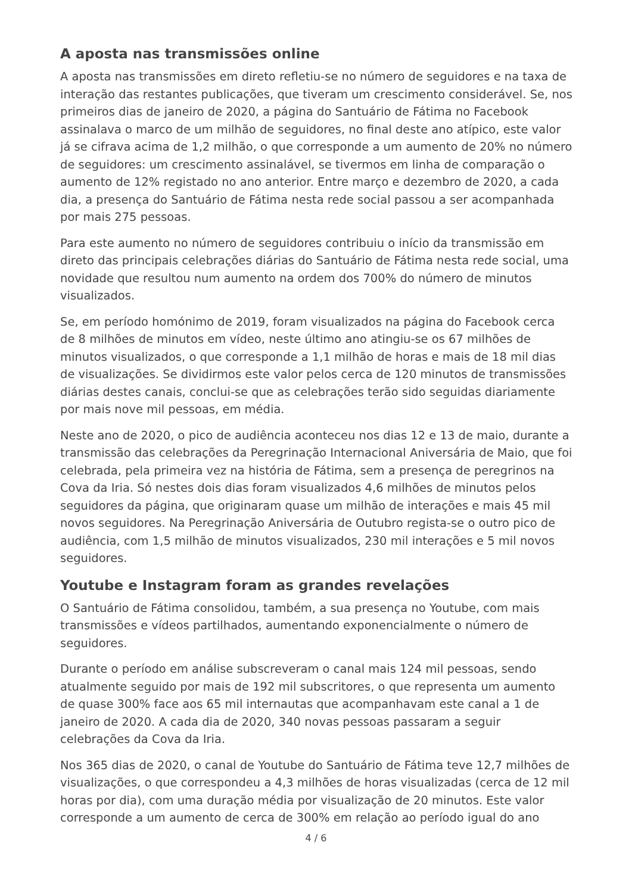A aposta nas transmissões online
A aposta nas transmissões em direto refletiu-se no número de seguidores e na taxa de interação das restantes publicações, que tiveram um crescimento considerável. Se, nos primeiros dias de janeiro de 2020, a página do Santuário de Fátima no Facebook assinalava o marco de um milhão de seguidores, no final deste ano atípico, este valor já se cifrava acima de 1,2 milhão, o que corresponde a um aumento de 20% no número de seguidores: um crescimento assinalável, se tivermos em linha de comparação o aumento de 12% registado no ano anterior. Entre março e dezembro de 2020, a cada dia, a presença do Santuário de Fátima nesta rede social passou a ser acompanhada por mais 275 pessoas.
Para este aumento no número de seguidores contribuiu o início da transmissão em direto das principais celebrações diárias do Santuário de Fátima nesta rede social, uma novidade que resultou num aumento na ordem dos 700% do número de minutos visualizados.
Se, em período homónimo de 2019, foram visualizados na página do Facebook cerca de 8 milhões de minutos em vídeo, neste último ano atingiu-se os 67 milhões de minutos visualizados, o que corresponde a 1,1 milhão de horas e mais de 18 mil dias de visualizações. Se dividirmos este valor pelos cerca de 120 minutos de transmissões diárias destes canais, conclui-se que as celebrações terão sido seguidas diariamente por mais nove mil pessoas, em média.
Neste ano de 2020, o pico de audiência aconteceu nos dias 12 e 13 de maio, durante a transmissão das celebrações da Peregrinação Internacional Aniversária de Maio, que foi celebrada, pela primeira vez na história de Fátima, sem a presença de peregrinos na Cova da Iria. Só nestes dois dias foram visualizados 4,6 milhões de minutos pelos seguidores da página, que originaram quase um milhão de interações e mais 45 mil novos seguidores. Na Peregrinação Aniversária de Outubro regista-se o outro pico de audiência, com 1,5 milhão de minutos visualizados, 230 mil interações e 5 mil novos seguidores.
Youtube e Instagram foram as grandes revelações
O Santuário de Fátima consolidou, também, a sua presença no Youtube, com mais transmissões e vídeos partilhados, aumentando exponencialmente o número de seguidores.
Durante o período em análise subscreveram o canal mais 124 mil pessoas, sendo atualmente seguido por mais de 192 mil subscritores, o que representa um aumento de quase 300% face aos 65 mil internautas que acompanhavam este canal a 1 de janeiro de 2020. A cada dia de 2020, 340 novas pessoas passaram a seguir celebrações da Cova da Iria.
Nos 365 dias de 2020, o canal de Youtube do Santuário de Fátima teve 12,7 milhões de visualizações, o que correspondeu a 4,3 milhões de horas visualizadas (cerca de 12 mil horas por dia), com uma duração média por visualização de 20 minutos. Este valor corresponde a um aumento de cerca de 300% em relação ao período igual do ano
4 / 6